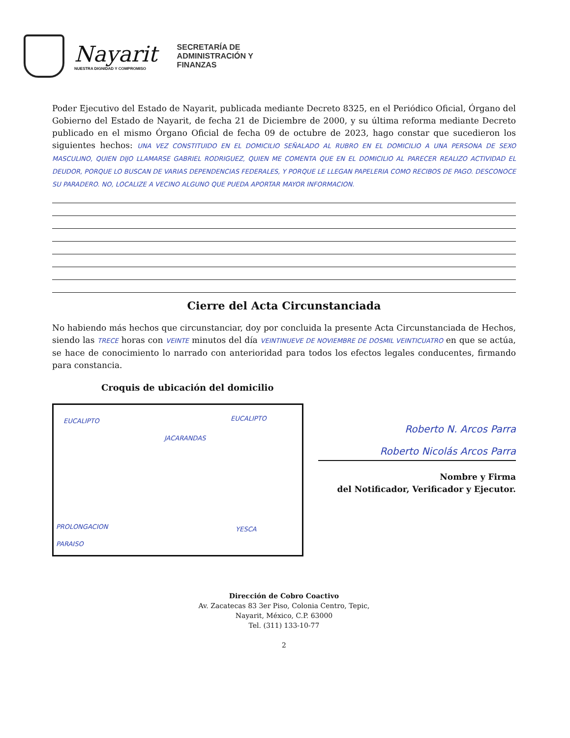Nayarit
NUESTRA DIGNIDAD Y COMPROMISO
SECRETARÍA DE
ADMINISTRACIÓN Y
FINANZAS
Poder Ejecutivo del Estado de Nayarit, publicada mediante Decreto 8325, en el Periódico Oficial, Órgano del Gobierno del Estado de Nayarit, de fecha 21 de Diciembre de 2000, y su última reforma mediante Decreto publicado en el mismo Órgano Oficial de fecha 09 de octubre de 2023, hago constar que sucedieron los siguientes hechos: UNA VEZ CONSTITUIDO EN EL DOMICILIO SEÑALADO AL RUBRO EN EL DOMICILIO A UNA PERSONA DE SEXO MASCULINO, QUIEN DIJO LLAMARSE GABRIEL RODRIGUEZ, QUIEN ME COMENTA QUE EN EL DOMICILIO AL PARECER REALIZO ACTIVIDAD EL DEUDOR, PORQUE LO BUSCAN DE VARIAS DEPENDENCIAS FEDERALES, Y PORQUE LE LLEGAN PAPELERIA COMO RECIBOS DE PAGO. DESCONOCE SU PARADERO. NO, LOCALIZE A VECINO ALGUNO QUE PUEDA APORTAR MAYOR INFORMACION.
Cierre del Acta Circunstanciada
No habiendo más hechos que circunstanciar, doy por concluida la presente Acta Circunstanciada de Hechos, siendo las TRECE horas con VEINTE minutos del día VEINTINUEVE DE NOVIEMBRE DE DOSMIL VEINTICUATRO en que se actúa, se hace de conocimiento lo narrado con anterioridad para todos los efectos legales conducentes, firmando para constancia.
Croquis de ubicación del domicilio
EUCALIPTO EUCALIPTO
JACARANDAS
PROLONGACION YESCA
PARAISO
Roberto N. Arcos Parra
Roberto Nicolás Arcos Parra
Nombre y Firma
del Notificador, Verificador y Ejecutor.
Dirección de Cobro Coactivo
Av. Zacatecas 83 3er Piso, Colonia Centro, Tepic,
Nayarit, México, C.P. 63000
Tel. (311) 133-10-77
2